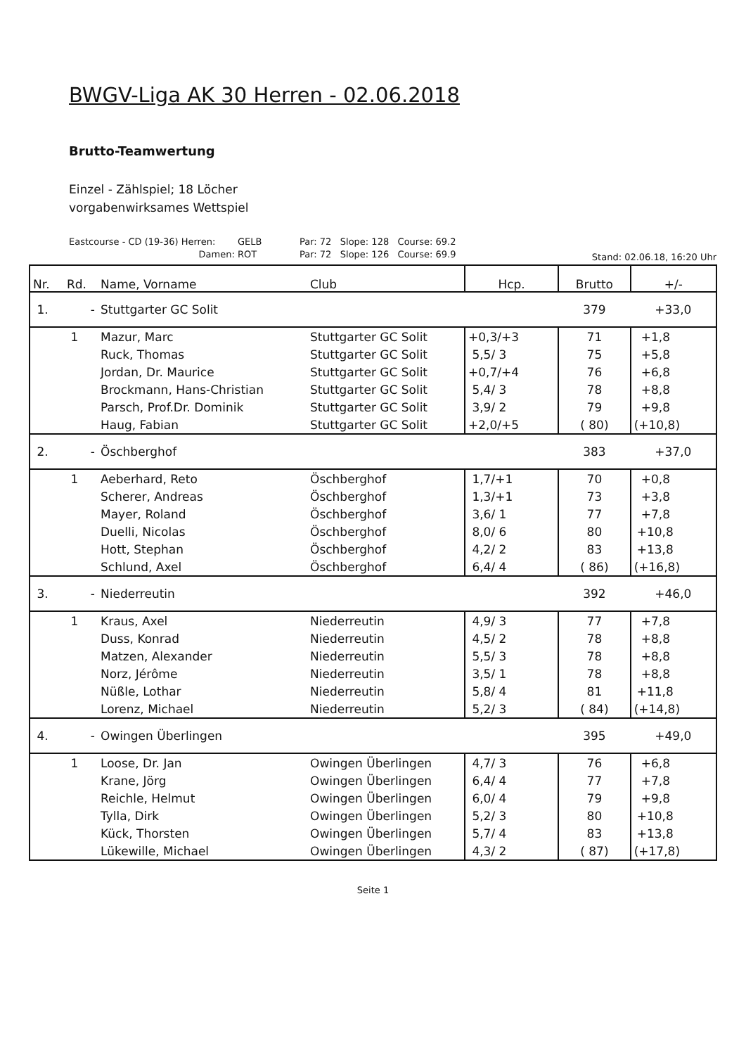BWGV-Liga AK 30 Herren - 02.06.2018
Brutto-Teamwertung
Einzel - Zählspiel; 18 Löcher
vorgabenwirksames Wettspiel
Eastcourse - CD (19-36) Herren: GELB Par: 72 Slope: 128 Course: 69.2
Damen: ROT Par: 72 Slope: 126 Course: 69.9
Stand: 02.06.18, 16:20 Uhr
| Nr. | Rd. | Name, Vorname | Club | Hcp. | Brutto | +/- |
| --- | --- | --- | --- | --- | --- | --- |
| 1. | - | Stuttgarter GC Solit | | | 379 | +33,0 |
| | 1 | Mazur, Marc | Stuttgarter GC Solit | +0,3/+3 | 71 | +1,8 |
| | | Ruck, Thomas | Stuttgarter GC Solit | 5,5/ 3 | 75 | +5,8 |
| | | Jordan, Dr. Maurice | Stuttgarter GC Solit | +0,7/+4 | 76 | +6,8 |
| | | Brockmann, Hans-Christian | Stuttgarter GC Solit | 5,4/ 3 | 78 | +8,8 |
| | | Parsch, Prof.Dr. Dominik | Stuttgarter GC Solit | 3,9/ 2 | 79 | +9,8 |
| | | Haug, Fabian | Stuttgarter GC Solit | +2,0/+5 | ( 80) | (+10,8) |
| 2. | - | Öschberghof | | | 383 | +37,0 |
| | 1 | Aeberhard, Reto | Öschberghof | 1,7/+1 | 70 | +0,8 |
| | | Scherer, Andreas | Öschberghof | 1,3/+1 | 73 | +3,8 |
| | | Mayer, Roland | Öschberghof | 3,6/ 1 | 77 | +7,8 |
| | | Duelli, Nicolas | Öschberghof | 8,0/ 6 | 80 | +10,8 |
| | | Hott, Stephan | Öschberghof | 4,2/ 2 | 83 | +13,8 |
| | | Schlund, Axel | Öschberghof | 6,4/ 4 | ( 86) | (+16,8) |
| 3. | - | Niederreutin | | | 392 | +46,0 |
| | 1 | Kraus, Axel | Niederreutin | 4,9/ 3 | 77 | +7,8 |
| | | Duss, Konrad | Niederreutin | 4,5/ 2 | 78 | +8,8 |
| | | Matzen, Alexander | Niederreutin | 5,5/ 3 | 78 | +8,8 |
| | | Norz, Jérôme | Niederreutin | 3,5/ 1 | 78 | +8,8 |
| | | Nüßle, Lothar | Niederreutin | 5,8/ 4 | 81 | +11,8 |
| | | Lorenz, Michael | Niederreutin | 5,2/ 3 | ( 84) | (+14,8) |
| 4. | - | Owingen Überlingen | | | 395 | +49,0 |
| | 1 | Loose, Dr. Jan | Owingen Überlingen | 4,7/ 3 | 76 | +6,8 |
| | | Krane, Jörg | Owingen Überlingen | 6,4/ 4 | 77 | +7,8 |
| | | Reichle, Helmut | Owingen Überlingen | 6,0/ 4 | 79 | +9,8 |
| | | Tylla, Dirk | Owingen Überlingen | 5,2/ 3 | 80 | +10,8 |
| | | Kück, Thorsten | Owingen Überlingen | 5,7/ 4 | 83 | +13,8 |
| | | Lükewille, Michael | Owingen Überlingen | 4,3/ 2 | ( 87) | (+17,8) |
Seite 1